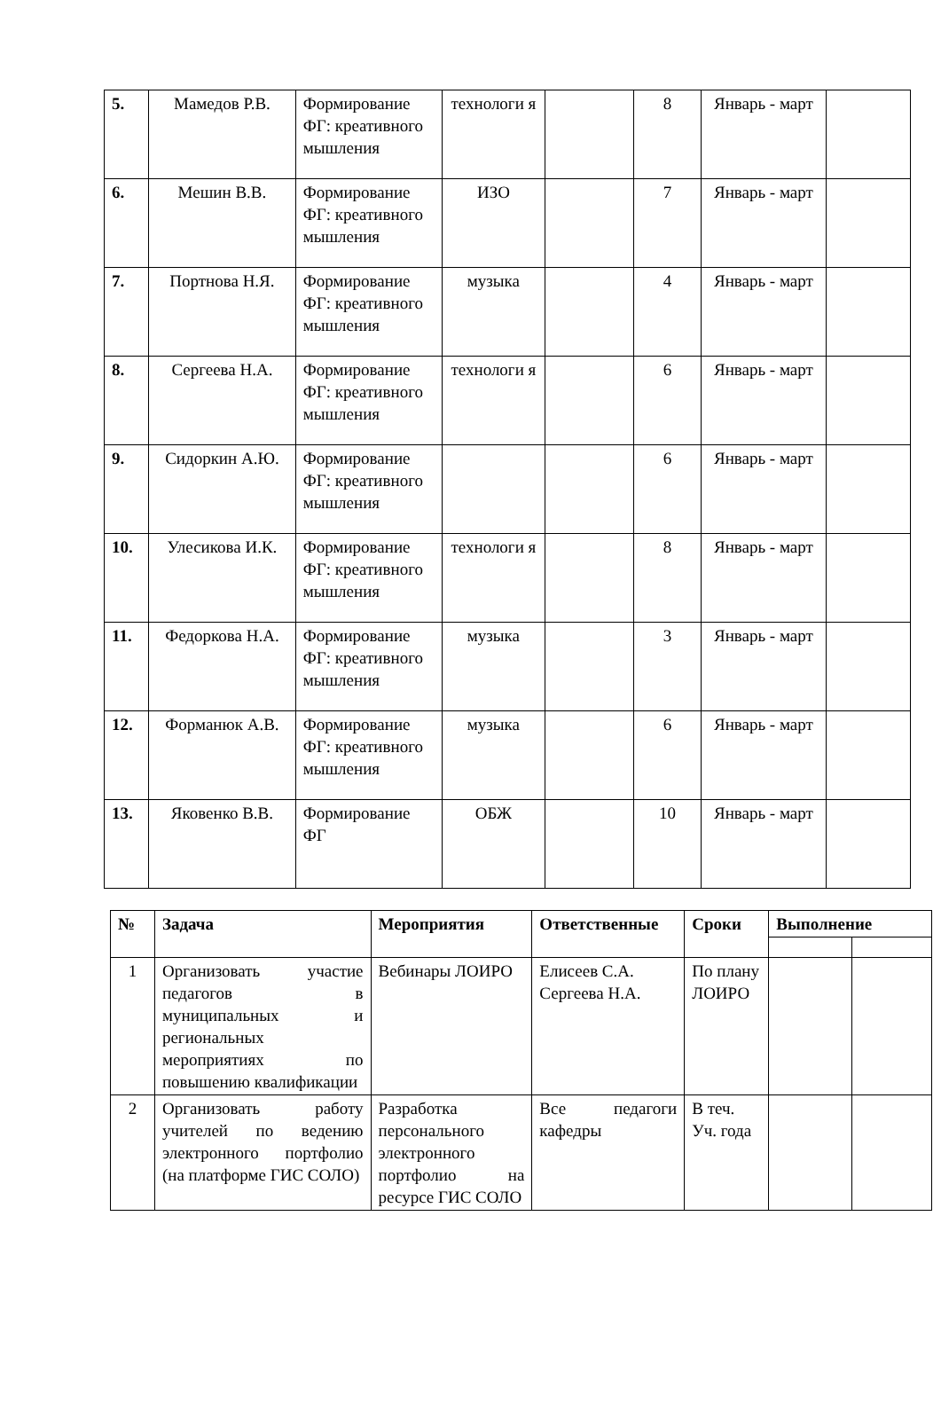| 5. | Мамедов Р.В. | Формирование ФГ: креативного мышления | технологи я | | 8 | Январь - март | |
| 6. | Мешин В.В. | Формирование ФГ: креативного мышления | ИЗО | | 7 | Январь - март | |
| 7. | Портнова Н.Я. | Формирование ФГ: креативного мышления | музыка | | 4 | Январь - март | |
| 8. | Сергеева Н.А. | Формирование ФГ: креативного мышления | технологи я | | 6 | Январь - март | |
| 9. | Сидоркин А.Ю. | Формирование ФГ: креативного мышления | | | 6 | Январь - март | |
| 10. | Улесикова И.К. | Формирование ФГ: креативного мышления | технологи я | | 8 | Январь - март | |
| 11. | Федоркова Н.А. | Формирование ФГ: креативного мышления | музыка | | 3 | Январь - март | |
| 12. | Форманюк А.В. | Формирование ФГ: креативного мышления | музыка | | 6 | Январь - март | |
| 13. | Яковенко В.В. | Формирование ФГ | ОБЖ | | 10 | Январь - март | |
| № | Задача | Мероприятия | Ответственные | Сроки | Выполнение | |
| --- | --- | --- | --- | --- | --- | --- |
| 1 | Организовать участие педагогов в муниципальных и региональных мероприятиях по повышению квалификации | Вебинары ЛОИРО | Елисеев С.А. Сергеева Н.А. | По плану ЛОИРО | | |
| 2 | Организовать работу учителей по ведению электронного портфолио (на платформе ГИС СОЛО) | Разработка персонального электронного портфолио на ресурсе ГИС СОЛО | Все педагоги кафедры | В теч. Уч. года | | |